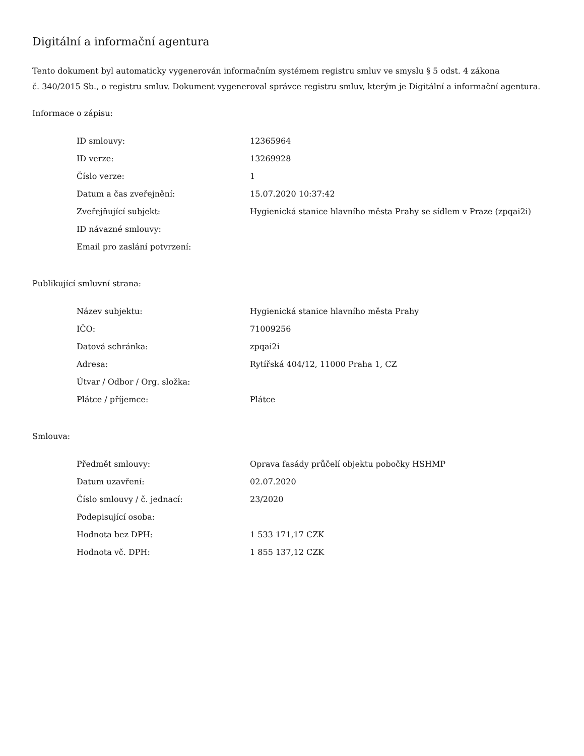Digitální a informační agentura
Tento dokument byl automaticky vygenerován informačním systémem registru smluv ve smyslu § 5 odst. 4 zákona
č. 340/2015 Sb., o registru smluv. Dokument vygeneroval správce registru smluv, kterým je Digitální a informační agentura.
Informace o zápisu:
| ID smlouvy: | 12365964 |
| ID verze: | 13269928 |
| Číslo verze: | 1 |
| Datum a čas zveřejnění: | 15.07.2020 10:37:42 |
| Zveřejňující subjekt: | Hygienická stanice hlavního města Prahy se sídlem v Praze (zpqai2i) |
| ID návazné smlouvy: | |
| Email pro zaslání potvrzení: | |
Publikující smluvní strana:
| Název subjektu: | Hygienická stanice hlavního města Prahy |
| IČO: | 71009256 |
| Datová schránka: | zpqai2i |
| Adresa: | Rytířská 404/12, 11000 Praha 1, CZ |
| Útvar / Odbor / Org. složka: | |
| Plátce / příjemce: | Plátce |
Smlouva:
| Předmět smlouvy: | Oprava fasády průčelí objektu pobočky HSHMP |
| Datum uzavření: | 02.07.2020 |
| Číslo smlouvy / č. jednací: | 23/2020 |
| Podepisující osoba: | |
| Hodnota bez DPH: | 1 533 171,17 CZK |
| Hodnota vč. DPH: | 1 855 137,12 CZK |